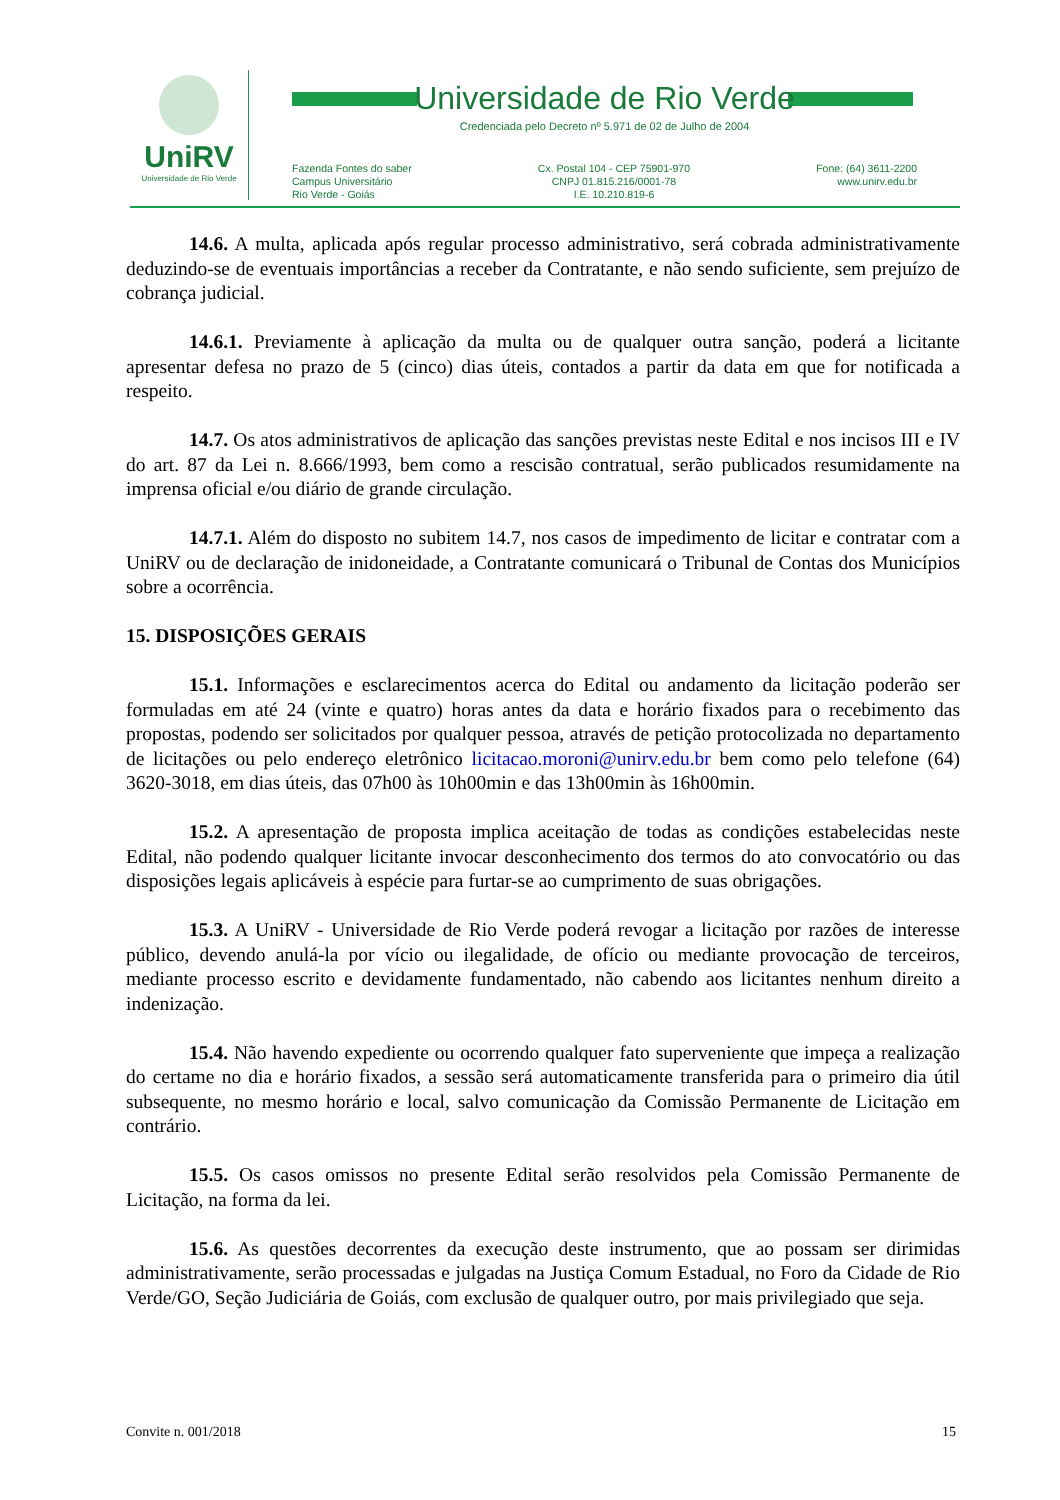UniRV
Universidade de Rio Verde
Universidade de Rio Verde
Credenciada pelo Decreto nº 5.971 de 02 de Julho de 2004
Fazenda Fontes do saber
Campus Universitário
Rio Verde - Goiás
Cx. Postal 104 - CEP 75901-970
CNPJ 01.815.216/0001-78
I.E. 10.210.819-6
Fone: (64) 3611-2200
www.unirv.edu.br
14.6. A multa, aplicada após regular processo administrativo, será cobrada administrativamente deduzindo-se de eventuais importâncias a receber da Contratante, e não sendo suficiente, sem prejuízo de cobrança judicial.
14.6.1. Previamente à aplicação da multa ou de qualquer outra sanção, poderá a licitante apresentar defesa no prazo de 5 (cinco) dias úteis, contados a partir da data em que for notificada a respeito.
14.7. Os atos administrativos de aplicação das sanções previstas neste Edital e nos incisos III e IV do art. 87 da Lei n. 8.666/1993, bem como a rescisão contratual, serão publicados resumidamente na imprensa oficial e/ou diário de grande circulação.
14.7.1. Além do disposto no subitem 14.7, nos casos de impedimento de licitar e contratar com a UniRV ou de declaração de inidoneidade, a Contratante comunicará o Tribunal de Contas dos Municípios sobre a ocorrência.
15. DISPOSIÇÕES GERAIS
15.1. Informações e esclarecimentos acerca do Edital ou andamento da licitação poderão ser formuladas em até 24 (vinte e quatro) horas antes da data e horário fixados para o recebimento das propostas, podendo ser solicitados por qualquer pessoa, através de petição protocolizada no departamento de licitações ou pelo endereço eletrônico licitacao.moroni@unirv.edu.br bem como pelo telefone (64) 3620-3018, em dias úteis, das 07h00 às 10h00min e das 13h00min às 16h00min.
15.2. A apresentação de proposta implica aceitação de todas as condições estabelecidas neste Edital, não podendo qualquer licitante invocar desconhecimento dos termos do ato convocatório ou das disposições legais aplicáveis à espécie para furtar-se ao cumprimento de suas obrigações.
15.3. A UniRV - Universidade de Rio Verde poderá revogar a licitação por razões de interesse público, devendo anulá-la por vício ou ilegalidade, de ofício ou mediante provocação de terceiros, mediante processo escrito e devidamente fundamentado, não cabendo aos licitantes nenhum direito a indenização.
15.4. Não havendo expediente ou ocorrendo qualquer fato superveniente que impeça a realização do certame no dia e horário fixados, a sessão será automaticamente transferida para o primeiro dia útil subsequente, no mesmo horário e local, salvo comunicação da Comissão Permanente de Licitação em contrário.
15.5. Os casos omissos no presente Edital serão resolvidos pela Comissão Permanente de Licitação, na forma da lei.
15.6. As questões decorrentes da execução deste instrumento, que ao possam ser dirimidas administrativamente, serão processadas e julgadas na Justiça Comum Estadual, no Foro da Cidade de Rio Verde/GO, Seção Judiciária de Goiás, com exclusão de qualquer outro, por mais privilegiado que seja.
Convite n. 001/2018 15